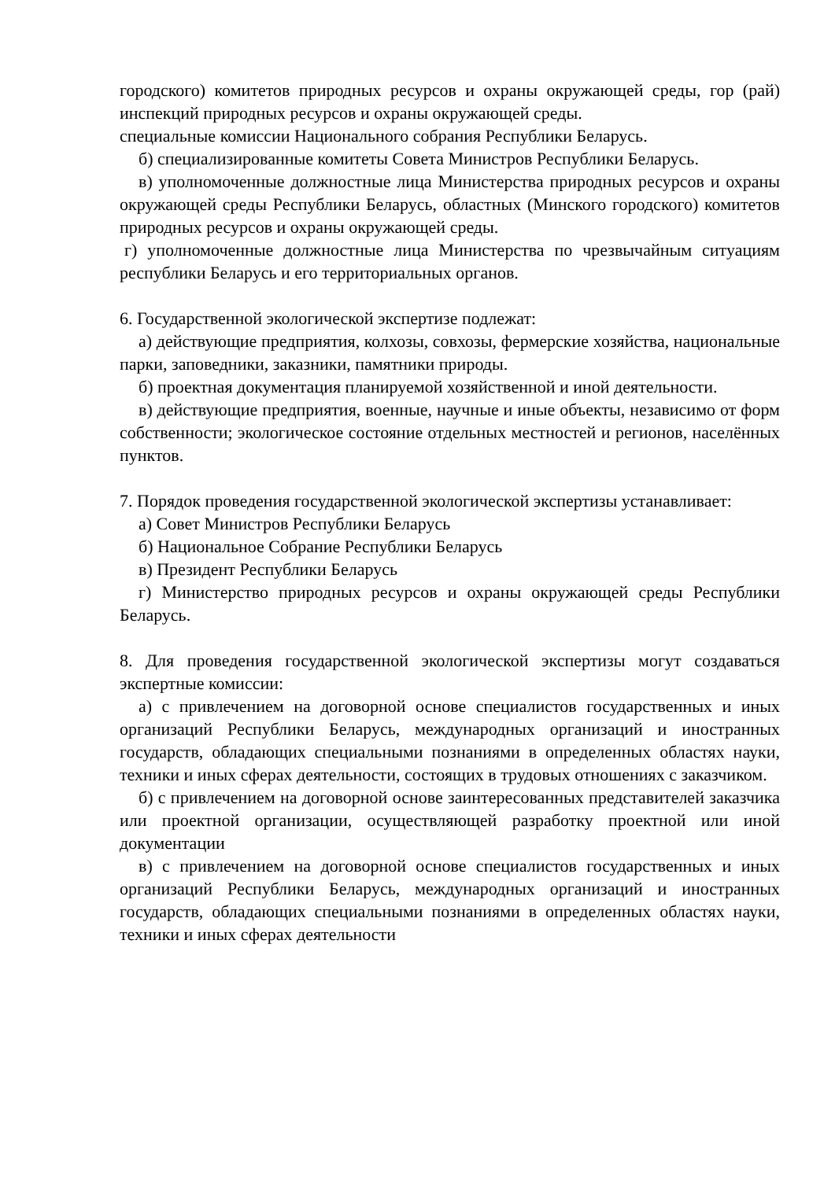городского) комитетов природных ресурсов и охраны окружающей среды, гор (рай) инспекций природных ресурсов и охраны окружающей среды.
специальные комиссии Национального собрания Республики Беларусь.
б) специализированные комитеты Совета Министров Республики Беларусь.
в) уполномоченные должностные лица Министерства природных ресурсов и охраны окружающей среды Республики Беларусь, областных (Минского городского) комитетов природных ресурсов и охраны окружающей среды.
г) уполномоченные должностные лица Министерства по чрезвычайным ситуациям республики Беларусь и его территориальных органов.
6. Государственной экологической экспертизе подлежат:
а) действующие предприятия, колхозы, совхозы, фермерские хозяйства, национальные парки, заповедники, заказники, памятники природы.
б) проектная документация планируемой хозяйственной и иной деятельности.
в) действующие предприятия, военные, научные и иные объекты, независимо от форм собственности; экологическое состояние отдельных местностей и регионов, населённых пунктов.
7. Порядок проведения государственной экологической экспертизы устанавливает:
а) Совет Министров Республики Беларусь
б) Национальное Собрание Республики Беларусь
в) Президент Республики Беларусь
г) Министерство природных ресурсов и охраны окружающей среды Республики Беларусь.
8. Для проведения государственной экологической экспертизы могут создаваться экспертные комиссии:
а) с привлечением на договорной основе специалистов государственных и иных организаций Республики Беларусь, международных организаций и иностранных государств, обладающих специальными познаниями в определенных областях науки, техники и иных сферах деятельности, состоящих в трудовых отношениях с заказчиком.
б) с привлечением на договорной основе заинтересованных представителей заказчика или проектной организации, осуществляющей разработку проектной или иной документации
в) с привлечением на договорной основе специалистов государственных и иных организаций Республики Беларусь, международных организаций и иностранных государств, обладающих специальными познаниями в определенных областях науки, техники и иных сферах деятельности